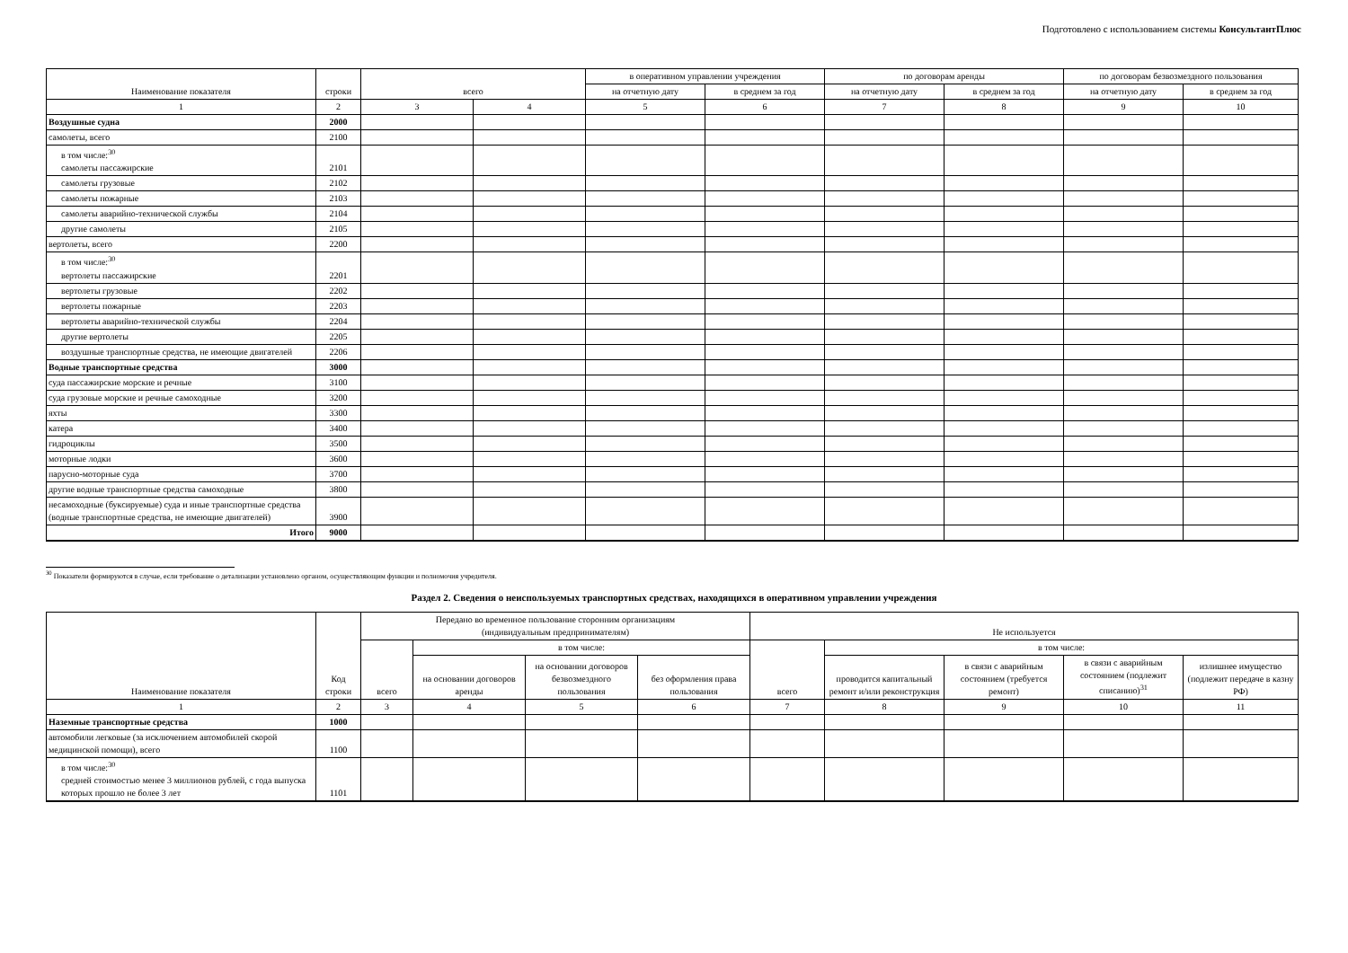Подготовлено с использованием системы КонсультантПлюс
| Наименование показателя | строки | всего | | в оперативном управлении учреждения | | по договорам аренды | | по договорам безвозмездного пользования | |
| --- | --- | --- | --- | --- | --- | --- | --- | --- | --- |
| | | | | на отчетную дату | в среднем за год | на отчетную дату | в среднем за год | на отчетную дату | в среднем за год |
| 1 | 2 | 3 | 4 | 5 | 6 | 7 | 8 | 9 | 10 |
| Воздушные судна | 2000 | | | | | | | | |
| самолеты, всего | 2100 | | | | | | | | |
| в том числе:<sup>30</sup> самолеты пассажирские | 2101 | | | | | | | | |
| самолеты грузовые | 2102 | | | | | | | | |
| самолеты пожарные | 2103 | | | | | | | | |
| самолеты аварийно-технической службы | 2104 | | | | | | | | |
| другие самолеты | 2105 | | | | | | | | |
| вертолеты, всего | 2200 | | | | | | | | |
| в том числе:<sup>30</sup> вертолеты пассажирские | 2201 | | | | | | | | |
| вертолеты грузовые | 2202 | | | | | | | | |
| вертолеты пожарные | 2203 | | | | | | | | |
| вертолеты аварийно-технической службы | 2204 | | | | | | | | |
| другие вертолеты | 2205 | | | | | | | | |
| воздушные транспортные средства, не имеющие двигателей | 2206 | | | | | | | | |
| Водные транспортные средства | 3000 | | | | | | | | |
| суда пассажирские морские и речные | 3100 | | | | | | | | |
| суда грузовые морские и речные самоходные | 3200 | | | | | | | | |
| яхты | 3300 | | | | | | | | |
| катера | 3400 | | | | | | | | |
| гидроциклы | 3500 | | | | | | | | |
| моторные лодки | 3600 | | | | | | | | |
| парусно-моторные суда | 3700 | | | | | | | | |
| другие водные транспортные средства самоходные | 3800 | | | | | | | | |
| несамоходные (буксируемые) суда и иные транспортные средства (водные транспортные средства, не имеющие двигателей) | 3900 | | | | | | | | |
| Итого | 9000 | | | | | | | | |
<sup>30</sup> Показатели формируются в случае, если требование о детализации установлено органом, осуществляющим функции и полномочия учредителя.
Раздел 2. Сведения о неиспользуемых транспортных средствах, находящихся в оперативном управлении учреждения
| Наименование показателя | Код строки | Передано во временное пользование сторонним организациям (индивидуальным предпринимателям) | | | | Не используется | | | | |
| --- | --- | --- | --- | --- | --- | --- | --- | --- | --- | --- |
| | | всего | в том числе: | | | всего | в том числе: | | | |
| | | | на основании договоров аренды | на основании договоров безвозмездного пользования | без оформления права пользования | | проводится капитальный ремонт и/или реконструкция | в связи с аварийным состоянием (требуется ремонт) | в связи с аварийным состоянием (подлежит списанию)<sup>31</sup> | излишнее имущество (подлежит передаче в казну РФ) |
| 1 | 2 | 3 | 4 | 5 | 6 | 7 | 8 | 9 | 10 | 11 |
| Наземные транспортные средства | 1000 | | | | | | | | | |
| автомобили легковые (за исключением автомобилей скорой медицинской помощи), всего | 1100 | | | | | | | | | |
| в том числе:<sup>30</sup> средней стоимостью менее 3 миллионов рублей, с года выпуска которых прошло не более 3 лет | 1101 | | | | | | | | | |